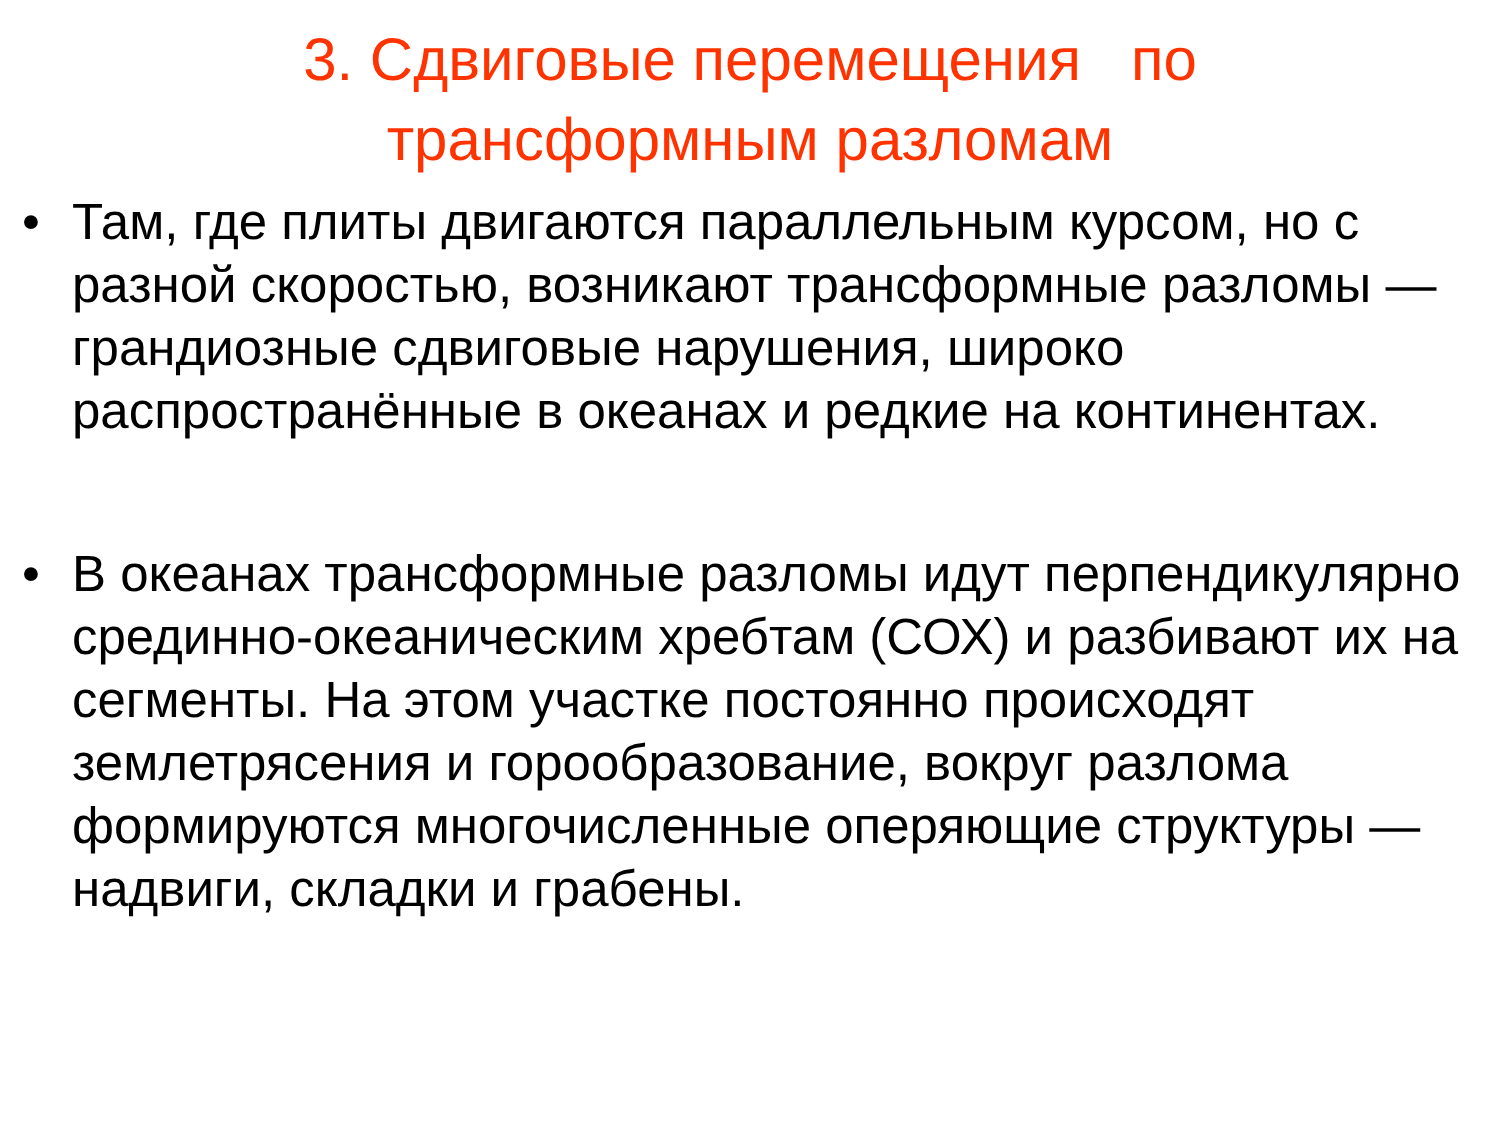3. Сдвиговые перемещения по
трансформным разломам
• Там, где плиты двигаются параллельным курсом, но с разной скоростью, возникают трансформные разломы — грандиозные сдвиговые нарушения, широко распространённые в океанах и редкие на континентах.
• В океанах трансформные разломы идут перпендикулярно срединно-океаническим хребтам (СОХ) и разбивают их на сегменты. На этом участке постоянно происходят землетрясения и горообразование, вокруг разлома формируются многочисленные оперяющие структуры — надвиги, складки и грабены.